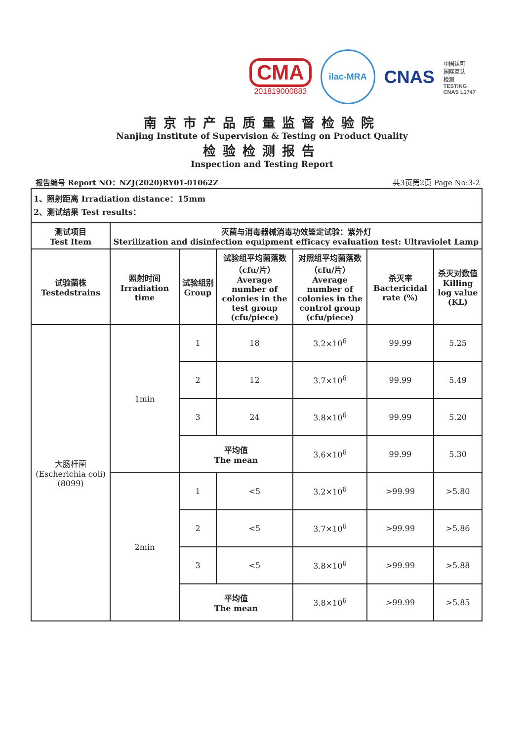CMA
201819000883
ilac-MRA
CNAS
中国认可
国际互认
检测
TESTING
CNAS L1747
南京市产品质量监督检验院
Nanjing Institute of Supervision & Testing on Product Quality
检验检测报告
Inspection and Testing Report
报告编号 Report NO：NZJ(2020)RY01-01062Z 共3页第2页 Page No:3-2
| 1、照射距离 Irradiation distance：15mm 2、测试结果 Test results： | | | | | | |
| 测试项目 Test Item | 灭菌与消毒器械消毒功效鉴定试验：紫外灯 Sterilization and disinfection equipment efficacy evaluation test: Ultraviolet Lamp | | | | | |
| 试验菌株 Testedstrains | 照射时间 Irradiation time | 试验组别 Group | 试验组平均菌落数（cfu/片） Average number of colonies in the test group (cfu/piece) | 对照组平均菌落数（cfu/片） Average number of colonies in the control group (cfu/piece) | 杀灭率 Bactericidal rate (%) | 杀灭对数值 Killing log value (KL) |
| 大肠杆菌 (Escherichia coli) (8099) | 1min | 1 | 18 | 3.2×10<sup>6</sup> | 99.99 | 5.25 |
| | | 2 | 12 | 3.7×10<sup>6</sup> | 99.99 | 5.49 |
| | | 3 | 24 | 3.8×10<sup>6</sup> | 99.99 | 5.20 |
| | | 平均值 The mean | | 3.6×10<sup>6</sup> | 99.99 | 5.30 |
| | 2min | 1 | <5 | 3.2×10<sup>6</sup> | >99.99 | >5.80 |
| | | 2 | <5 | 3.7×10<sup>6</sup> | >99.99 | >5.86 |
| | | 3 | <5 | 3.8×10<sup>6</sup> | >99.99 | >5.88 |
| | | 平均值 The mean | | 3.8×10<sup>6</sup> | >99.99 | >5.85 |